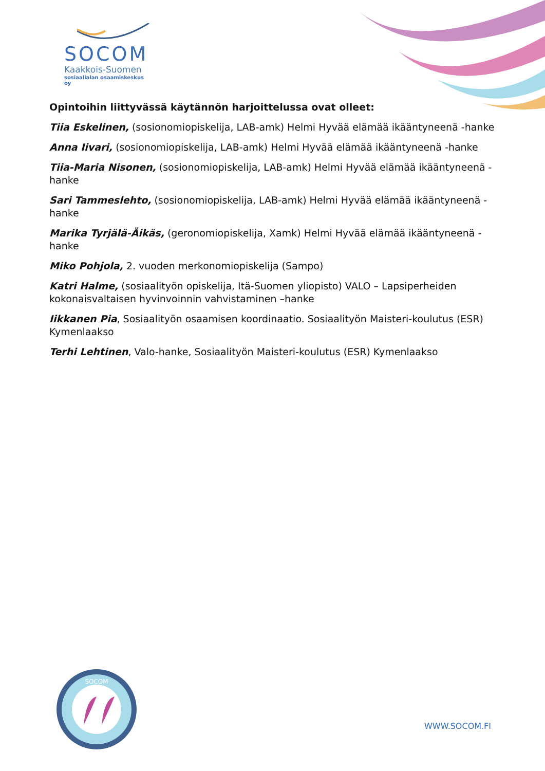SOCOM
Kaakkois-Suomen
sosiaalialan osaamiskeskus oy
Opintoihin liittyvässä käytännön harjoittelussa ovat olleet:
Tiia Eskelinen, (sosionomiopiskelija, LAB-amk) Helmi Hyvää elämää ikääntyneenä -hanke
Anna Iivari, (sosionomiopiskelija, LAB-amk) Helmi Hyvää elämää ikääntyneenä -hanke
Tiia-Maria Nisonen, (sosionomiopiskelija, LAB-amk) Helmi Hyvää elämää ikääntyneenä -hanke
Sari Tammeslehto, (sosionomiopiskelija, LAB-amk) Helmi Hyvää elämää ikääntyneenä -hanke
Marika Tyrjälä-Äikäs, (geronomiopiskelija, Xamk) Helmi Hyvää elämää ikääntyneenä -hanke
Miko Pohjola, 2. vuoden merkonomiopiskelija (Sampo)
Katri Halme, (sosiaalityön opiskelija, Itä-Suomen yliopisto) VALO – Lapsiperheiden kokonaisvaltaisen hyvinvoinnin vahvistaminen –hanke
Iikkanen Pia, Sosiaalityön osaamisen koordinaatio. Sosiaalityön Maisteri-koulutus (ESR) Kymenlaakso
Terhi Lehtinen, Valo-hanke, Sosiaalityön Maisteri-koulutus (ESR) Kymenlaakso
SOCOM
WWW.SOCOM.FI